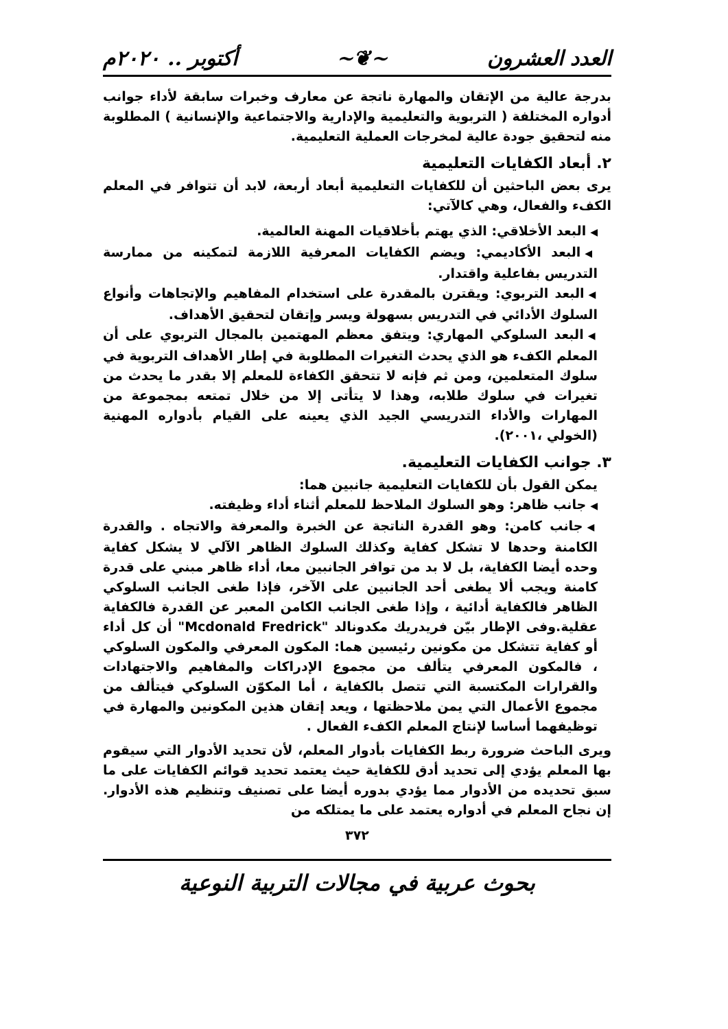العدد العشرون ~❦~ أكتوبر .. ٢٠٢٠م
بدرجة عالية من الإتقان والمهارة ناتجة عن معارف وخبرات سابقة لأداء جوانب أدواره المختلفة ( التربوية والتعليمية والإدارية والاجتماعية والإنسانية ) المطلوبة منه لتحقيق جودة عالية لمخرجات العملية التعليمية.
٢. أبعاد الكفايات التعليمية
يرى بعض الباحثين أن للكفايات التعليمية أبعاد أربعة، لابد أن تتوافر في المعلم الكفء والفعال، وهي كالآتي:
◀البعد الأخلاقي: الذي يهتم بأخلاقيات المهنة العالمية.
◀البعد الأكاديمي: ويضم الكفايات المعرفية اللازمة لتمكينه من ممارسة التدريس بفاعلية واقتدار.
◀البعد التربوي: ويقترن بالمقدرة على استخدام المفاهيم والإتجاهات وأنواع السلوك الأدائي في التدريس بسهولة ويسر وإتقان لتحقيق الأهداف.
◀البعد السلوكي المهاري: ويتفق معظم المهتمين بالمجال التربوي على أن المعلم الكفء هو الذي يحدث التغيرات المطلوبة في إطار الأهداف التربوية في سلوك المتعلمين، ومن ثم فإنه لا تتحقق الكفاءة للمعلم إلا بقدر ما يحدث من تغيرات في سلوك طلابه، وهذا لا يتأتى إلا من خلال تمتعه بمجموعة من المهارات والأداء التدريسي الجيد الذي يعينه على القيام بأدواره المهنية (الخولي ،٢٠٠١).
٣. جوانب الكفايات التعليمية.
يمكن القول بأن للكفايات التعليمية جانبين هما:
◀جانب ظاهر: وهو السلوك الملاحظ للمعلم أثناء أداء وظيفته.
◀جانب كامن: وهو القدرة الناتجة عن الخبرة والمعرفة والاتجاه . والقدرة الكامنة وحدها لا تشكل كفاية وكذلك السلوك الظاهر الآلي لا يشكل كفاية وحده أيضا الكفاية، بل لا بد من توافر الجانبين معا، أداء ظاهر مبني على قدرة كامنة ويجب ألا يطغى أحد الجانبين على الآخر، فإذا طغى الجانب السلوكي الظاهر فالكفاية أدائية ، وإذا طغى الجانب الكامن المعبر عن القدرة فالكفاية عقلية.وفى الإطار بيّن فريدريك مكدونالد "Mcdonald Fredrick" أن كل أداء أو كفاية تتشكل من مكونين رئيسين هما: المكون المعرفي والمكون السلوكي ، فالمكون المعرفي يتألف من مجموع الإدراكات والمفاهيم والاجتهادات والقرارات المكتسبة التي تتصل بالكفاية ، أما المكوّن السلوكي فيتألف من مجموع الأعمال التي يمن ملاحظتها ، ويعد إتقان هذين المكونين والمهارة في توظيفهما أساسا لإنتاج المعلم الكفء الفعال .
ويرى الباحث ضرورة ربط الكفايات بأدوار المعلم، لأن تحديد الأدوار التي سيقوم بها المعلم يؤدي إلى تحديد أدق للكفاية حيث يعتمد تحديد قوائم الكفايات على ما سبق تحديده من الأدوار مما يؤدي بدوره أيضا على تصنيف وتنظيم هذه الأدوار. إن نجاح المعلم في أدواره يعتمد على ما يمتلكه من
٣٧٢
بحوث عربية في مجالات التربية النوعية